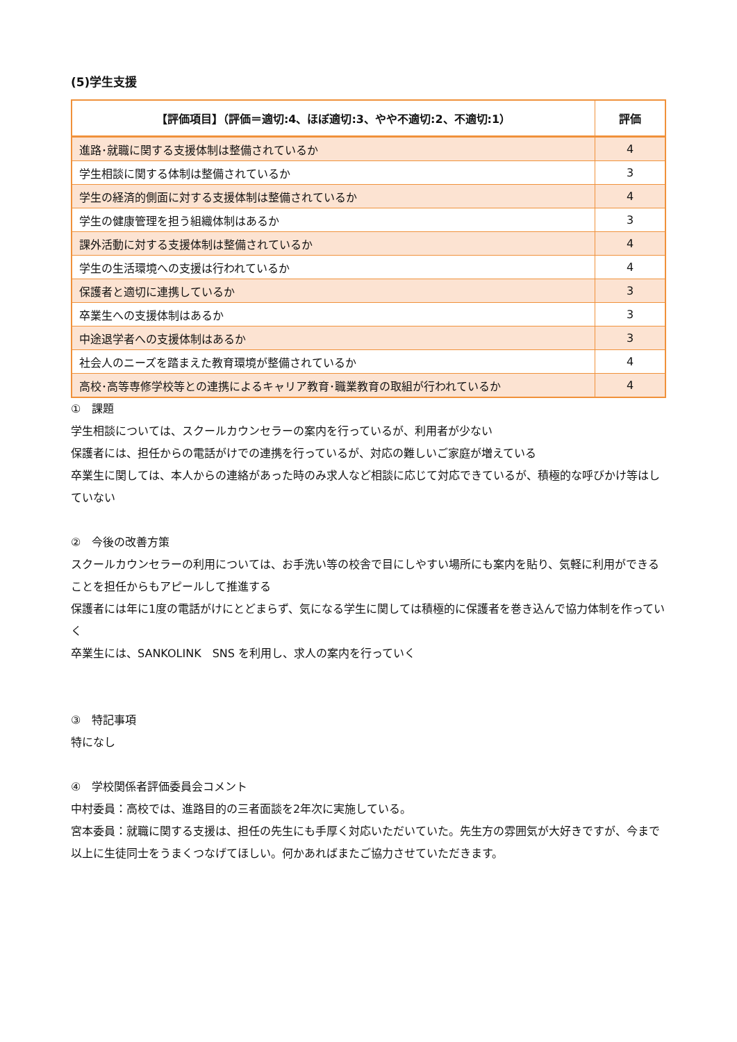(5)学生支援
| 【評価項目】（評価＝適切:4、ほぼ適切:3、やや不適切:2、不適切:1） | 評価 |
| --- | --- |
| 進路･就職に関する支援体制は整備されているか | 4 |
| 学生相談に関する体制は整備されているか | 3 |
| 学生の経済的側面に対する支援体制は整備されているか | 4 |
| 学生の健康管理を担う組織体制はあるか | 3 |
| 課外活動に対する支援体制は整備されているか | 4 |
| 学生の生活環境への支援は行われているか | 4 |
| 保護者と適切に連携しているか | 3 |
| 卒業生への支援体制はあるか | 3 |
| 中途退学者への支援体制はあるか | 3 |
| 社会人のニーズを踏まえた教育環境が整備されているか | 4 |
| 高校･高等専修学校等との連携によるキャリア教育･職業教育の取組が行われているか | 4 |
①　課題
学生相談については、スクールカウンセラーの案内を行っているが、利用者が少ない
保護者には、担任からの電話がけでの連携を行っているが、対応の難しいご家庭が増えている
卒業生に関しては、本人からの連絡があった時のみ求人など相談に応じて対応できているが、積極的な呼びかけ等はしていない
②　今後の改善方策
スクールカウンセラーの利用については、お手洗い等の校舎で目にしやすい場所にも案内を貼り、気軽に利用ができることを担任からもアピールして推進する
保護者には年に1度の電話がけにとどまらず、気になる学生に関しては積極的に保護者を巻き込んで協力体制を作っていく
卒業生には、SANKOLINK　SNS を利用し、求人の案内を行っていく
③　特記事項
特になし
④　学校関係者評価委員会コメント
中村委員：高校では、進路目的の三者面談を2年次に実施している。
宮本委員：就職に関する支援は、担任の先生にも手厚く対応いただいていた。先生方の雰囲気が大好きですが、今まで以上に生徒同士をうまくつなげてほしい。何かあればまたご協力させていただきます。